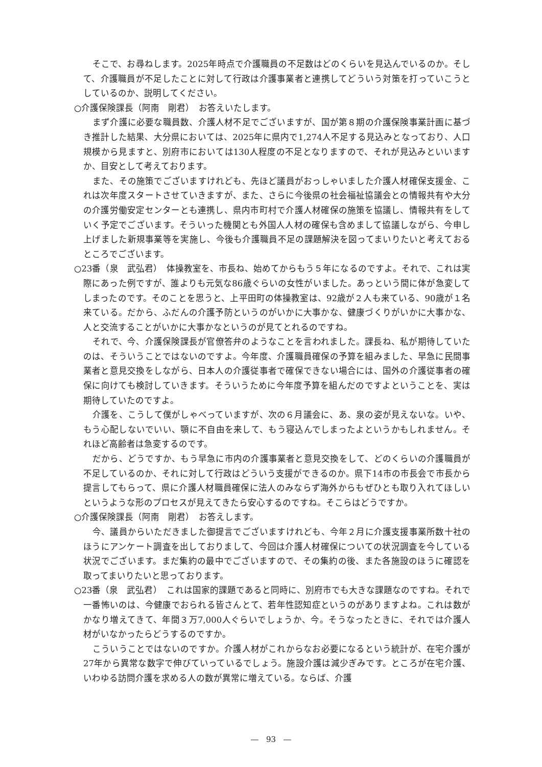そこで、お尋ねします。2025年時点で介護職員の不足数はどのくらいを見込んでいるのか。そして、介護職員が不足したことに対して行政は介護事業者と連携してどういう対策を打っていこうとしているのか、説明してください。
○介護保険課長（阿南　剛君）　お答えいたします。
まず介護に必要な職員数、介護人材不足でございますが、国が第８期の介護保険事業計画に基づき推計した結果、大分県においては、2025年に県内で1,274人不足する見込みとなっており、人口規模から見ますと、別府市においては130人程度の不足となりますので、それが見込みといいますか、目安として考えております。
また、その施策でございますけれども、先ほど議員がおっしゃいました介護人材確保支援金、これは次年度スタートさせていきますが、また、さらに今後県の社会福祉協議会との情報共有や大分の介護労働安定センターとも連携し、県内市町村で介護人材確保の施策を協議し、情報共有をしていく予定でございます。そういった機関とも外国人人材の確保も含めまして協議しながら、今申し上げました新規事業等を実施し、今後も介護職員不足の課題解決を図ってまいりたいと考えておるところでございます。
○23番（泉　武弘君）　体操教室を、市長ね、始めてからもう５年になるのですよ。それで、これは実際にあった例ですが、誰よりも元気な86歳ぐらいの女性がいました。あっという間に体が急変してしまったのです。そのことを思うと、上平田町の体操教室は、92歳が２人も来ている、90歳が１名来ている。だから、ふだんの介護予防というのがいかに大事かな、健康づくりがいかに大事かな、人と交流することがいかに大事かなというのが見てとれるのですね。
それで、今、介護保険課長が官僚答弁のようなことを言われました。課長ね、私が期待していたのは、そういうことではないのですよ。今年度、介護職員確保の予算を組みました、早急に民間事業者と意見交換をしながら、日本人の介護従事者で確保できない場合には、国外の介護従事者の確保に向けても検討していきます。そういうために今年度予算を組んだのですよということを、実は期待していたのですよ。
介護を、こうして僕がしゃべっていますが、次の６月議会に、あ、泉の姿が見えないな。いや、もう心配しないでいい、顎に不自由を来して、もう寝込んでしまったよというかもしれません。それほど高齢者は急変するのです。
だから、どうですか、もう早急に市内の介護事業者と意見交換をして、どのくらいの介護職員が不足しているのか、それに対して行政はどういう支援ができるのか。県下14市の市長会で市長から提言してもらって、県に介護人材職員確保に法人のみならず海外からもぜひとも取り入れてほしいというような形のプロセスが見えてきたら安心するのですね。そこらはどうですか。
○介護保険課長（阿南　剛君）　お答えします。
今、議員からいただきました御提言でございますけれども、今年２月に介護支援事業所数十社のほうにアンケート調査を出しておりまして、今回は介護人材確保についての状況調査を今している状況でございます。まだ集約の最中でございますので、その集約の後、また各施設のほうに確認を取ってまいりたいと思っております。
○23番（泉　武弘君）　これは国家的課題であると同時に、別府市でも大きな課題なのですね。それで一番怖いのは、今健康でおられる皆さんとて、若年性認知症というのがありますよね。これは数がかなり増えてきて、年間３万7,000人ぐらいでしょうか、今。そうなったときに、それでは介護人材がいなかったらどうするのですか。
こういうことではないのですか。介護人材がこれからなお必要になるという統計が、在宅介護が27年から異常な数字で伸びていっているでしょう。施設介護は減少ぎみです。ところが在宅介護、いわゆる訪問介護を求める人の数が異常に増えている。ならば、介護
―　93　―